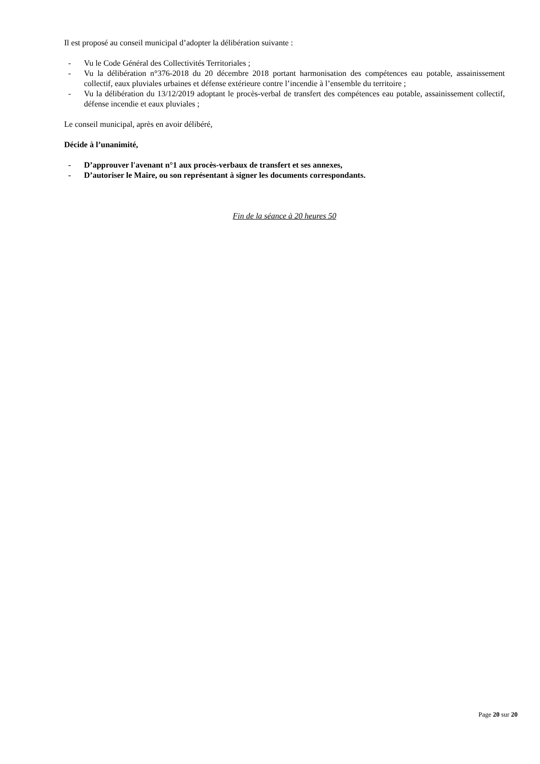Il est proposé au conseil municipal d’adopter la délibération suivante :
- Vu le Code Général des Collectivités Territoriales ;
- Vu la délibération n°376-2018 du 20 décembre 2018 portant harmonisation des compétences eau potable, assainissement collectif, eaux pluviales urbaines et défense extérieure contre l’incendie à l’ensemble du territoire ;
- Vu la délibération du 13/12/2019 adoptant le procès-verbal de transfert des compétences eau potable, assainissement collectif, défense incendie et eaux pluviales ;
Le conseil municipal, après en avoir délibéré,
Décide à l’unanimité,
- D’approuver l'avenant n°1 aux procès-verbaux de transfert et ses annexes,
- D’autoriser le Maire, ou son représentant à signer les documents correspondants.
Fin de la séance à 20 heures 50
Page 20 sur 20